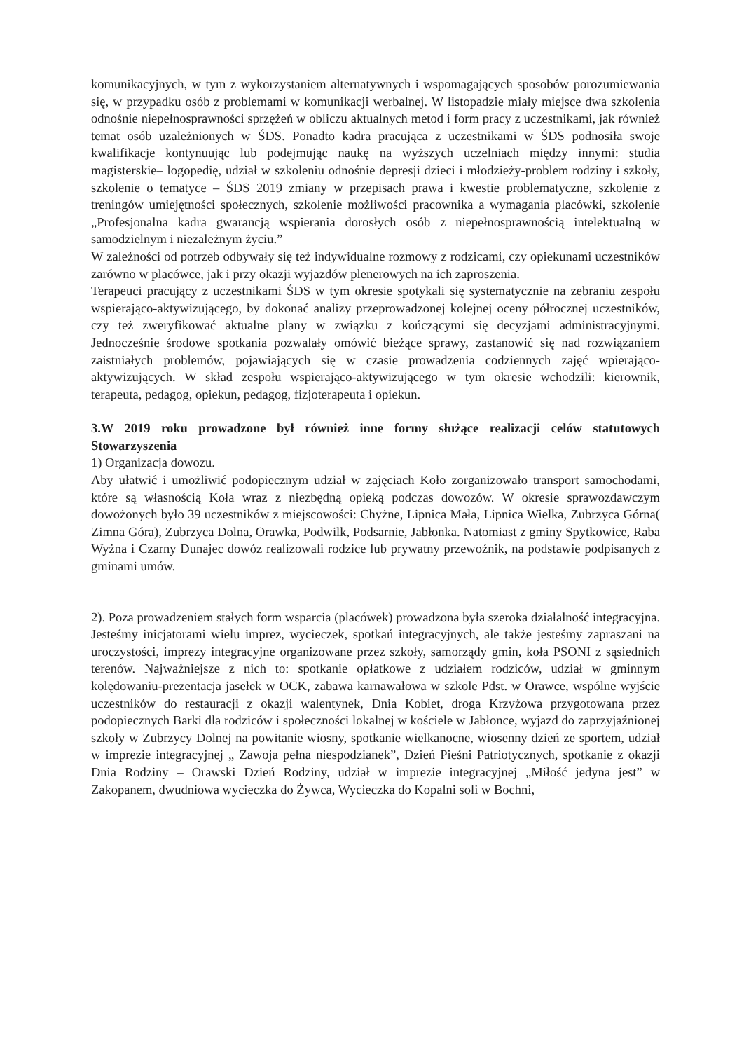komunikacyjnych, w tym z wykorzystaniem alternatywnych i wspomagających sposobów porozumiewania się, w przypadku osób z problemami w komunikacji werbalnej. W listopadzie miały miejsce dwa szkolenia odnośnie niepełnosprawności sprzężeń w obliczu aktualnych metod i form pracy z uczestnikami, jak również temat osób uzależnionych w ŚDS. Ponadto kadra pracująca z uczestnikami w ŚDS podnosiła swoje kwalifikacje kontynuując lub podejmując naukę na wyższych uczelniach między innymi: studia magisterskie– logopedię, udział w szkoleniu odnośnie depresji dzieci i młodzieży-problem rodziny i szkoły, szkolenie o tematyce – ŚDS 2019 zmiany w przepisach prawa i kwestie problematyczne, szkolenie z treningów umiejętności społecznych, szkolenie możliwości pracownika a wymagania placówki, szkolenie „Profesjonalna kadra gwarancją wspierania dorosłych osób z niepełnosprawnością intelektualną w samodzielnym i niezależnym życiu.”
W zależności od potrzeb odbywały się też indywidualne rozmowy z rodzicami, czy opiekunami uczestników zarówno w placówce, jak i przy okazji wyjazdów plenerowych na ich zaproszenia.
Terapeuci pracujący z uczestnikami ŚDS w tym okresie spotykali się systematycznie na zebraniu zespołu wspierająco-aktywizującego, by dokonać analizy przeprowadzonej kolejnej oceny półrocznej uczestników, czy też zweryfikować aktualne plany w związku z kończącymi się decyzjami administracyjnymi. Jednocześnie środowe spotkania pozwalały omówić bieżące sprawy, zastanowić się nad rozwiązaniem zaistniałych problemów, pojawiających się w czasie prowadzenia codziennych zajęć wpierająco-aktywizujących. W skład zespołu wspierająco-aktywizującego w tym okresie wchodzili: kierownik, terapeuta, pedagog, opiekun, pedagog, fizjoterapeuta i opiekun.
3.W 2019 roku prowadzone był również inne formy służące realizacji celów statutowych Stowarzyszenia
1) Organizacja dowozu.
Aby ułatwić i umożliwić podopiecznym udział w zajęciach Koło zorganizowało transport samochodami, które są własnością Koła wraz z niezbędną opieką podczas dowozów. W okresie sprawozdawczym dowożonych było 39 uczestników z miejscowości: Chyżne, Lipnica Mała, Lipnica Wielka, Zubrzyca Górna( Zimna Góra), Zubrzyca Dolna, Orawka, Podwilk, Podsarnie, Jabłonka. Natomiast z gminy Spytkowice, Raba Wyżna i Czarny Dunajec dowóz realizowali rodzice lub prywatny przewoźnik, na podstawie podpisanych z gminami umów.
2). Poza prowadzeniem stałych form wsparcia (placówek) prowadzona była szeroka działalność integracyjna. Jesteśmy inicjatorami wielu imprez, wycieczek, spotkań integracyjnych, ale także jesteśmy zapraszani na uroczystości, imprezy integracyjne organizowane przez szkoły, samorządy gmin, koła PSONI z sąsiednich terenów. Najważniejsze z nich to: spotkanie opłatkowe z udziałem rodziców, udział w gminnym kolędowaniu-prezentacja jasełek w OCK, zabawa karnawałowa w szkole Pdst. w Orawce, wspólne wyjście uczestników do restauracji z okazji walentynek, Dnia Kobiet, droga Krzyżowa przygotowana przez podopiecznych Barki dla rodziców i społeczności lokalnej w kościele w Jabłonce, wyjazd do zaprzyjaźnionej szkoły w Zubrzycy Dolnej na powitanie wiosny, spotkanie wielkanocne, wiosenny dzień ze sportem, udział w imprezie integracyjnej „ Zawoja pełna niespodzianek”, Dzień Pieśni Patriotycznych, spotkanie z okazji Dnia Rodziny – Orawski Dzień Rodziny, udział w imprezie integracyjnej „Miłość jedyna jest” w Zakopanem, dwudniowa wycieczka do Żywca, Wycieczka do Kopalni soli w Bochni,